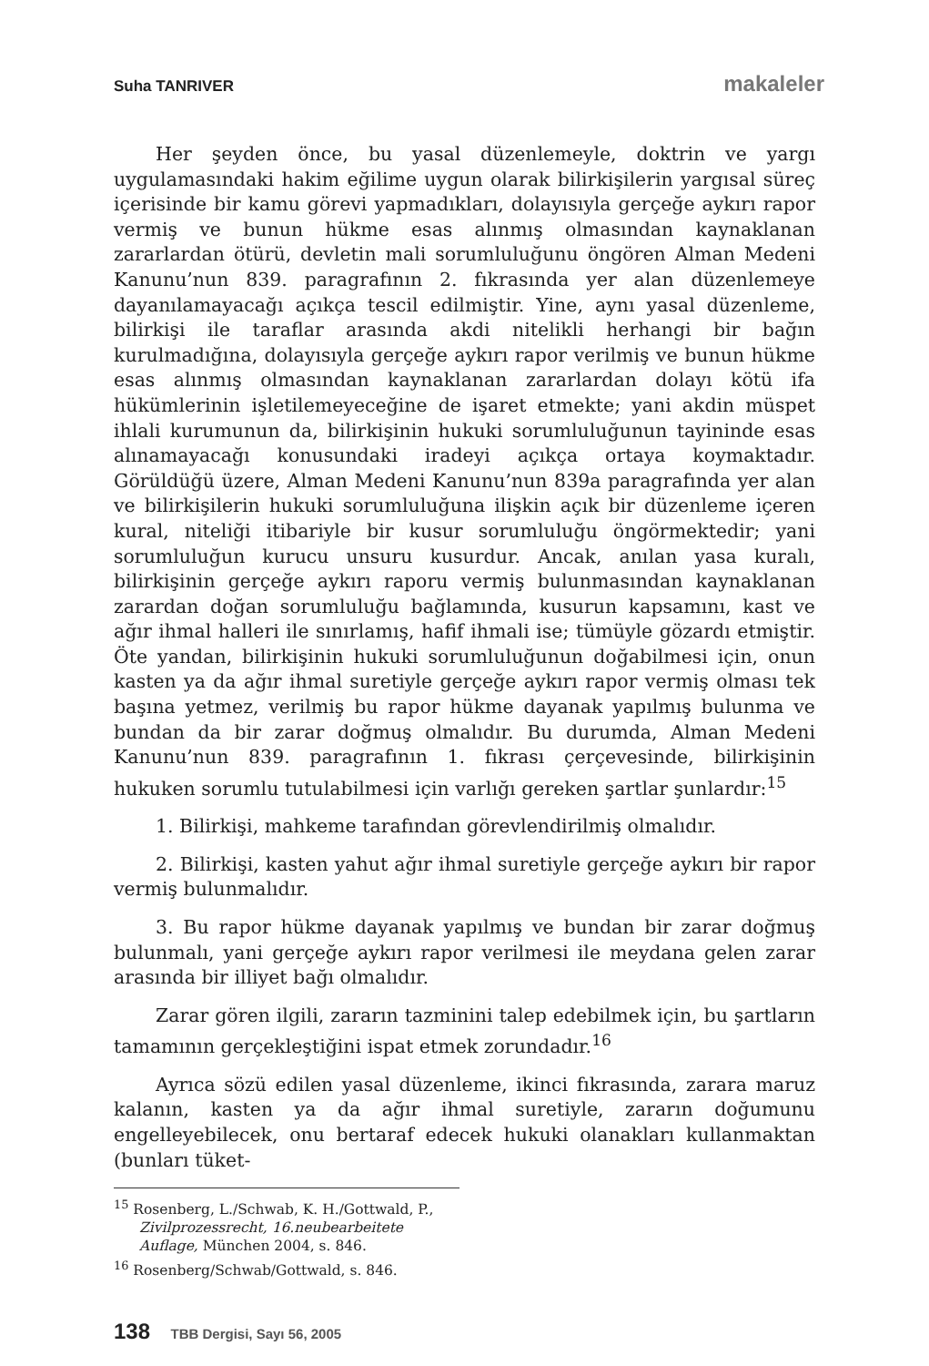Suha TANRIVER makaleler
Her şeyden önce, bu yasal düzenlemeyle, doktrin ve yargı uygulamasındaki hakim eğilime uygun olarak bilirkişilerin yargısal süreç içerisinde bir kamu görevi yapmadıkları, dolayısıyla gerçeğe aykırı rapor vermiş ve bunun hükme esas alınmış olmasından kaynaklanan zararlardan ötürü, devletin mali sorumluluğunu öngören Alman Medeni Kanunu’nun 839. paragrafının 2. fıkrasında yer alan düzenlemeye dayanılamayacağı açıkça tescil edilmiştir. Yine, aynı yasal düzenleme, bilirkişi ile taraflar arasında akdi nitelikli herhangi bir bağın kurulmadığına, dolayısıyla gerçeğe aykırı rapor verilmiş ve bunun hükme esas alınmış olmasından kaynaklanan zararlardan dolayı kötü ifa hükümlerinin işletilemeyeceğine de işaret etmekte; yani akdin müspet ihlali kurumunun da, bilirkişinin hukuki sorumluluğunun tayininde esas alınamayacağı konusundaki iradeyi açıkça ortaya koymaktadır. Görüldüğü üzere, Alman Medeni Kanunu’nun 839a paragrafında yer alan ve bilirkişilerin hukuki sorumluluğuna ilişkin açık bir düzenleme içeren kural, niteliği itibariyle bir kusur sorumluluğu öngörmektedir; yani sorumluluğun kurucu unsuru kusurdur. Ancak, anılan yasa kuralı, bilirkişinin gerçeğe aykırı raporu vermiş bulunmasından kaynaklanan zarardan doğan sorumluluğu bağlamında, kusurun kapsamını, kast ve ağır ihmal halleri ile sınırlamış, hafif ihmali ise; tümüyle gözardı etmiştir. Öte yandan, bilirkişinin hukuki sorumluluğunun doğabilmesi için, onun kasten ya da ağır ihmal suretiyle gerçeğe aykırı rapor vermiş olması tek başına yetmez, verilmiş bu rapor hükme dayanak yapılmış bulunma ve bundan da bir zarar doğmuş olmalıdır. Bu durumda, Alman Medeni Kanunu’nun 839. paragrafının 1. fıkrası çerçevesinde, bilirkişinin hukuken sorumlu tutulabilmesi için varlığı gereken şartlar şunlardır:<sup>15</sup>
1. Bilirkişi, mahkeme tarafından görevlendirilmiş olmalıdır.
2. Bilirkişi, kasten yahut ağır ihmal suretiyle gerçeğe aykırı bir rapor vermiş bulunmalıdır.
3. Bu rapor hükme dayanak yapılmış ve bundan bir zarar doğmuş bulunmalı, yani gerçeğe aykırı rapor verilmesi ile meydana gelen zarar arasında bir illiyet bağı olmalıdır.
Zarar gören ilgili, zararın tazminini talep edebilmek için, bu şartların tamamının gerçekleştiğini ispat etmek zorundadır.<sup>16</sup>
Ayrıca sözü edilen yasal düzenleme, ikinci fıkrasında, zarara maruz kalanın, kasten ya da ağır ihmal suretiyle, zararın doğumunu engelleyebilecek, onu bertaraf edecek hukuki olanakları kullanmaktan (bunları tüket-
<sup>15</sup> Rosenberg, L./Schwab, K. H./Gottwald, P., Zivilprozessrecht, 16.neubearbeitete Auflage, München 2004, s. 846.
<sup>16</sup> Rosenberg/Schwab/Gottwald, s. 846.
138 TBB Dergisi, Sayı 56, 2005